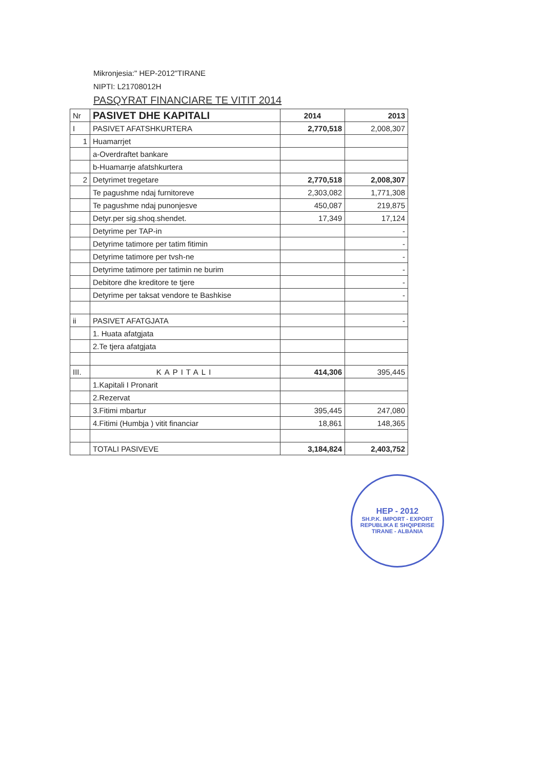Mikronjesia:" HEP-2012"TIRANE
NIPTI: L21708012H
PASQYRAT FINANCIARE TE VITIT 2014
| Nr | PASIVET DHE KAPITALI | 2014 | 2013 |
| --- | --- | --- | --- |
| I | PASIVET AFATSHKURTERA | 2,770,518 | 2,008,307 |
| 1 | Huamarrjet | | |
| | a-Overdraftet bankare | | |
| | b-Huamarrje afatshkurtera | | |
| 2 | Detyrimet tregetare | 2,770,518 | 2,008,307 |
| | Te pagushme ndaj furnitoreve | 2,303,082 | 1,771,308 |
| | Te pagushme ndaj punonjesve | 450,087 | 219,875 |
| | Detyr.per sig.shoq.shendet. | 17,349 | 17,124 |
| | Detyrime per TAP-in | | - |
| | Detyrime tatimore per tatim fitimin | | - |
| | Detyrime tatimore per tvsh-ne | | - |
| | Detyrime tatimore per tatimin ne burim | | - |
| | Debitore dhe kreditore te tjere | | - |
| | Detyrime per taksat vendore te Bashkise | | - |
| ii | PASIVET AFATGJATA | | - |
| | 1. Huata afatgjata | | |
| | 2.Te tjera afatgjata | | |
| III. | KAPITALI | 414,306 | 395,445 |
| | 1.Kapitali I Pronarit | | |
| | 2.Rezervat | | |
| | 3.Fitimi mbartur | 395,445 | 247,080 |
| | 4.Fitimi (Humbja ) vitit financiar | 18,861 | 148,365 |
| | TOTALI PASIVEVE | 3,184,824 | 2,403,752 |
HEP - 2012
SH.P.K. IMPORT - EXPORT
REPUBLIKA E SHQIPERISE
TIRANE - ALBANIA